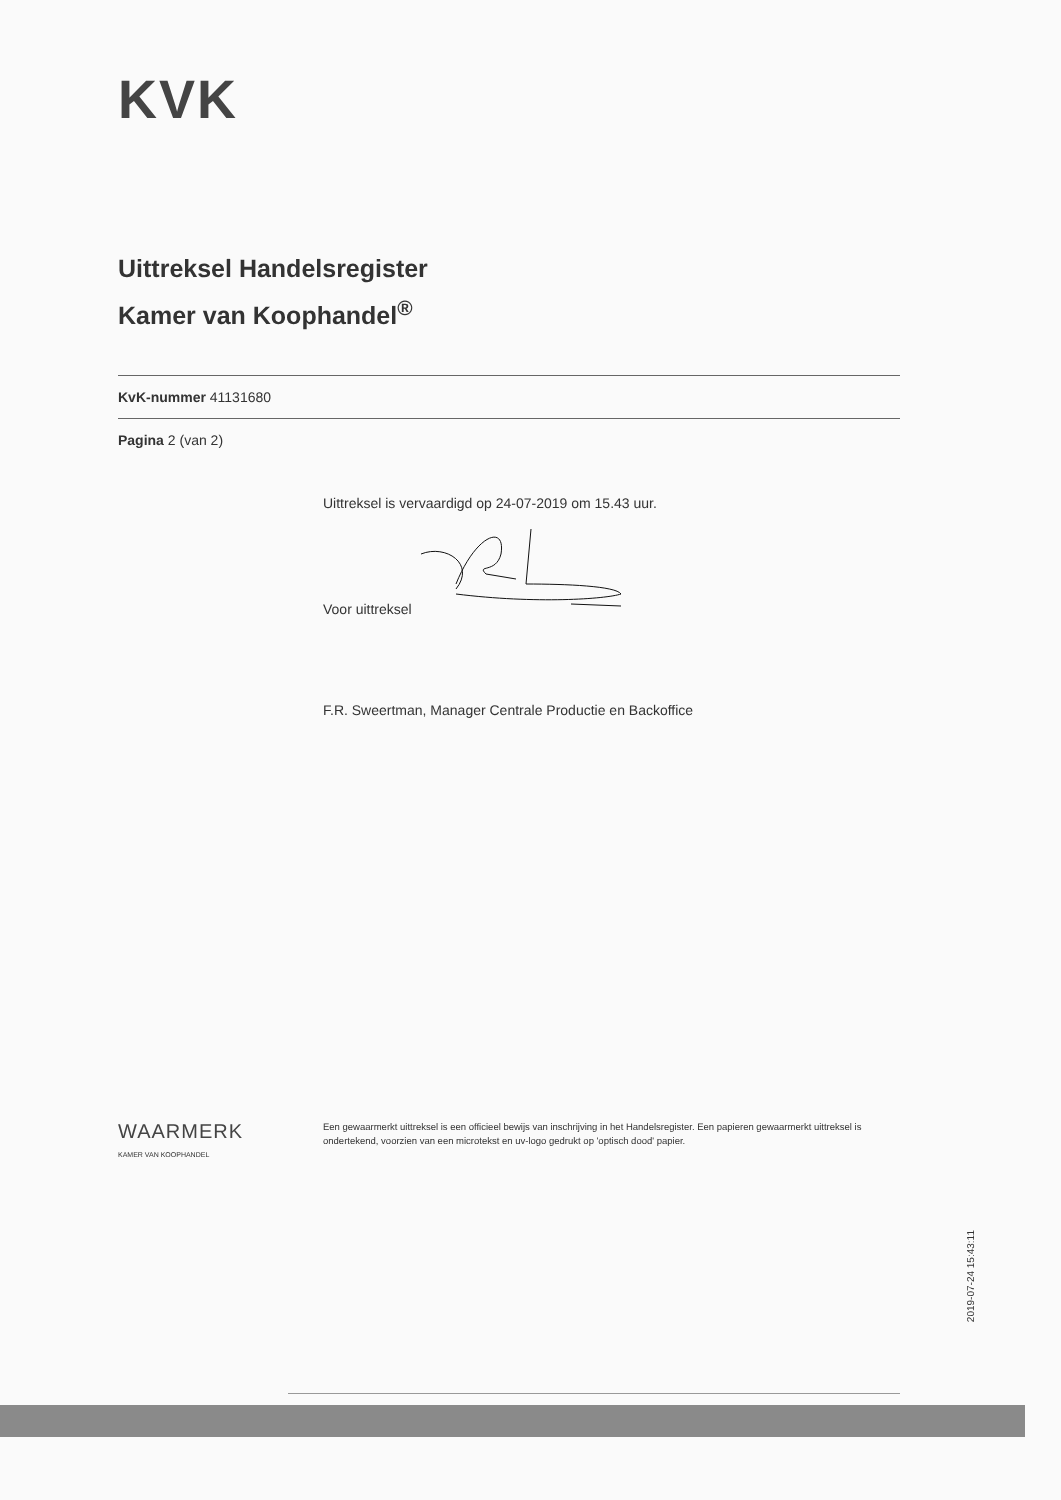KVK
Uittreksel Handelsregister
Kamer van Koophandel<sup>®</sup>
KvK-nummer 41131680
Pagina 2 (van 2)
Uittreksel is vervaardigd op 24-07-2019 om 15.43 uur.
Voor uittreksel
F.R. Sweertman, Manager Centrale Productie en Backoffice
WAARMERK
KAMER VAN KOOPHANDEL
Een gewaarmerkt uittreksel is een officieel bewijs van inschrijving in het Handelsregister. Een papieren gewaarmerkt uittreksel is ondertekend, voorzien van een microtekst en uv-logo gedrukt op 'optisch dood' papier.
2019-07-24 15:43:11